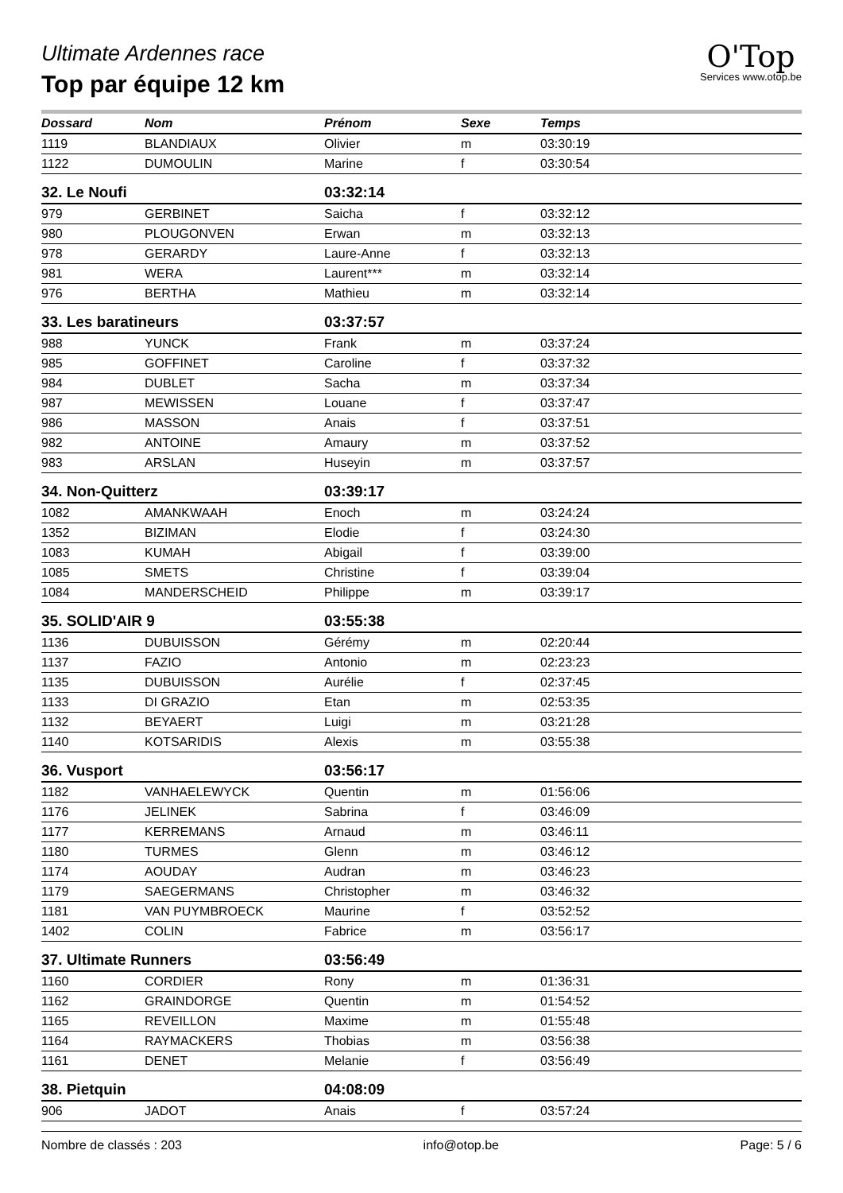Ultimate Ardennes race
Top par équipe 12 km
O'Top
Services www.otop.be
| Dossard | Nom | Prénom | Sexe | Temps |
| --- | --- | --- | --- | --- |
| 1119 | BLANDIAUX | Olivier | m | 03:30:19 |
| 1122 | DUMOULIN | Marine | f | 03:30:54 |
| 32. Le Noufi | | 03:32:14 | | |
| 979 | GERBINET | Saicha | f | 03:32:12 |
| 980 | PLOUGONVEN | Erwan | m | 03:32:13 |
| 978 | GERARDY | Laure-Anne | f | 03:32:13 |
| 981 | WERA | Laurent*** | m | 03:32:14 |
| 976 | BERTHA | Mathieu | m | 03:32:14 |
| 33. Les baratineurs | | 03:37:57 | | |
| 988 | YUNCK | Frank | m | 03:37:24 |
| 985 | GOFFINET | Caroline | f | 03:37:32 |
| 984 | DUBLET | Sacha | m | 03:37:34 |
| 987 | MEWISSEN | Louane | f | 03:37:47 |
| 986 | MASSON | Anais | f | 03:37:51 |
| 982 | ANTOINE | Amaury | m | 03:37:52 |
| 983 | ARSLAN | Huseyin | m | 03:37:57 |
| 34. Non-Quitterz | | 03:39:17 | | |
| 1082 | AMANKWAAH | Enoch | m | 03:24:24 |
| 1352 | BIZIMAN | Elodie | f | 03:24:30 |
| 1083 | KUMAH | Abigail | f | 03:39:00 |
| 1085 | SMETS | Christine | f | 03:39:04 |
| 1084 | MANDERSCHEID | Philippe | m | 03:39:17 |
| 35. SOLID'AIR 9 | | 03:55:38 | | |
| 1136 | DUBUISSON | Gérémy | m | 02:20:44 |
| 1137 | FAZIO | Antonio | m | 02:23:23 |
| 1135 | DUBUISSON | Aurélie | f | 02:37:45 |
| 1133 | DI GRAZIO | Etan | m | 02:53:35 |
| 1132 | BEYAERT | Luigi | m | 03:21:28 |
| 1140 | KOTSARIDIS | Alexis | m | 03:55:38 |
| 36. Vusport | | 03:56:17 | | |
| 1182 | VANHAELEWYCK | Quentin | m | 01:56:06 |
| 1176 | JELINEK | Sabrina | f | 03:46:09 |
| 1177 | KERREMANS | Arnaud | m | 03:46:11 |
| 1180 | TURMES | Glenn | m | 03:46:12 |
| 1174 | AOUDAY | Audran | m | 03:46:23 |
| 1179 | SAEGERMANS | Christopher | m | 03:46:32 |
| 1181 | VAN PUYMBROECK | Maurine | f | 03:52:52 |
| 1402 | COLIN | Fabrice | m | 03:56:17 |
| 37. Ultimate Runners | | 03:56:49 | | |
| 1160 | CORDIER | Rony | m | 01:36:31 |
| 1162 | GRAINDORGE | Quentin | m | 01:54:52 |
| 1165 | REVEILLON | Maxime | m | 01:55:48 |
| 1164 | RAYMACKERS | Thobias | m | 03:56:38 |
| 1161 | DENET | Melanie | f | 03:56:49 |
| 38. Pietquin | | 04:08:09 | | |
| 906 | JADOT | Anais | f | 03:57:24 |
Nombre de classés : 203 info@otop.be Page: 5 / 6